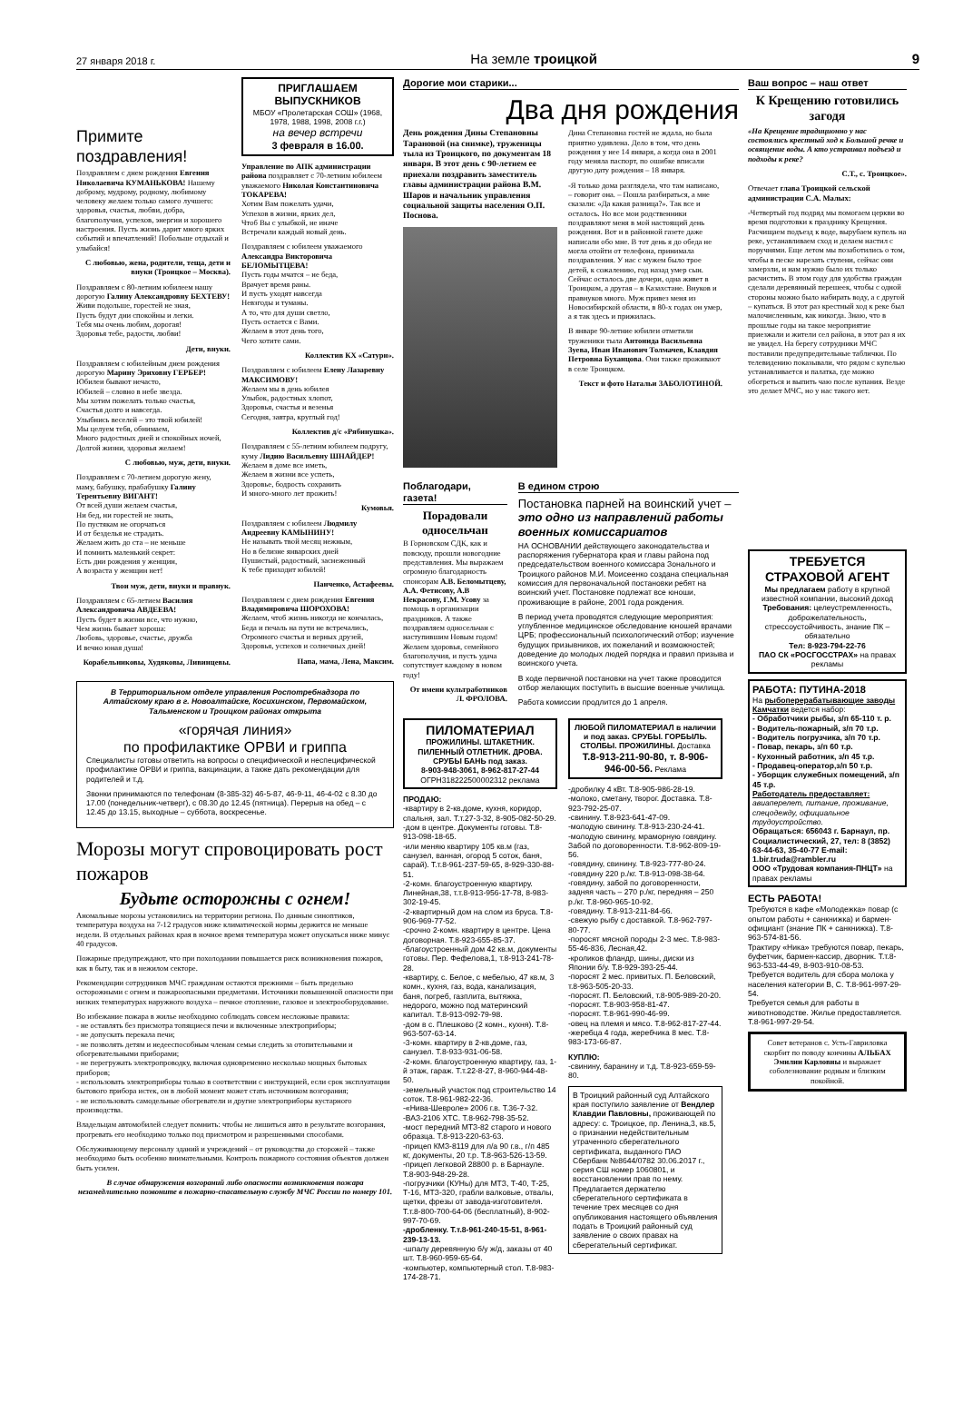27 января 2018 г. На земле троицкой 9
Примите поздравления!
Поздравляем с днем рождения Евгения Николаевича КУМАНЬКОВА! Нашему доброму, мудрому, родному, любимому человеку желаем только самого лучшего: здоровья, счастья, любви, добра, благополучия, успехов, энергии и хорошего настроения. Пусть жизнь дарит много ярких событий и впечатлений! Побольше отдыхай и улыбайся!
С любовью, жена, родители, теща, дети и внуки (Троицкое – Москва).
Поздравляем с 80-летним юбилеем нашу дорогую Галину Александровну БЕХТЕВУ!
Живи подольше, горестей не зная,
Пусть будут дни спокойны и легки.
Тебя мы очень любим, дорогая!
Здоровья тебе, радости, любви!
Дети, внуки.
Поздравляем с юбилейным днем рождения дорогую Марину Эриховну ГЕРБЕР!
Юбилеи бывают нечасто,
Юбилей – словно в небе звезда.
Мы хотим пожелать только счастья,
Счастья долго и навсегда.
Улыбнись веселей – это твой юбилей!
Мы целуем тебя, обнимаем,
Много радостных дней и спокойных ночей,
Долгой жизни, здоровья желаем!
С любовью, муж, дети, внуки.
Поздравляем с 70-летием дорогую жену, маму, бабушку, прабабушку Галину Терентьевну ВИГАНТ!
От всей души желаем счастья,
Ни бед, ни горестей не знать,
По пустякам не огорчаться
И от безделья не страдать.
Желаем жить до ста – не меньше
И помнить маленький секрет:
Есть дни рождения у женщин,
А возраста у женщин нет!
Твои муж, дети, внуки и правнук.
Поздравляем с 65-летием Василия Александровича АВДЕЕВА!
Пусть будет в жизни все, что нужно,
Чем жизнь бывает хороша:
Любовь, здоровье, счастье, дружба
И вечно юная душа!
Корабельниковы, Худяковы, Ливинцевы.
ПРИГЛАШАЕМ ВЫПУСКНИКОВ
МБОУ «Пролетарская СОШ» (1968, 1978, 1988, 1998, 2008 г.г.)
на вечер встречи
3 февраля в 16.00.
Управление по АПК администрации района поздравляет с 70-летним юбилеем уважаемого Николая Константиновича ТОКАРЕВА!
Хотим Вам пожелать удачи,
Успехов в жизни, ярких дел,
Чтоб Вы с улыбкой, не иначе
Встречали каждый новый день.
Поздравляем с юбилеем уважаемого Александра Викторовича БЕЛОМЫТЦЕВА!
Пусть годы мчатся – не беда,
Врачует время раны.
И пусть уходят навсегда
Невзгоды и туманы.
А то, что для души светло,
Пусть остается с Вами.
Желаем в этот день того,
Чего хотите сами.
Коллектив КХ «Сатурн».
Поздравляем с юбилеем Елену Лазаревну МАКСИМОВУ!
Желаем мы в день юбилея
Улыбок, радостных хлопот,
Здоровья, счастья и везенья
Сегодня, завтра, круглый год!
Коллектив д/с «Рябинушка».
Поздравляем с 55-летним юбилеем подругу, куму Лидию Васильевну ШНАЙДЕР!
Желаем в доме все иметь,
Желаем в жизни все успеть,
Здоровье, бодрость сохранить
И много-много лет прожить!
Кумовья.
Поздравляем с юбилеем Людмилу Андреевну КАМЫНИНУ!
Не называть твой месяц нежным,
Но в белизне январских дней
Пушистый, радостный, заснеженный
К тебе приходит юбилей!
Панченко, Астафеевы.
Поздравляем с днем рождения Евгения Владимировича ШОРОХОВА!
Желаем, чтоб жизнь никогда не кончалась,
Беда и печаль на пути не встречались,
Огромного счастья и верных друзей,
Здоровья, успехов и солнечных дней!
Папа, мама, Лена, Максим.
В Территориальном отделе управления Роспотребнадзора по Алтайскому краю в г. Новоалтайске, Косихинском, Первомайском, Тальменском и Троицком районах открыта
«горячая линия»
по профилактике ОРВИ и гриппа
Специалисты готовы ответить на вопросы о специфической и неспецифической профилактике ОРВИ и гриппа, вакцинации, а также дать рекомендации для родителей и т.д.
Звонки принимаются по телефонам (8-385-32) 46-5-87, 46-9-11, 46-4-02 с 8.30 до 17.00 (понедельник-четверг), с 08.30 до 12.45 (пятница). Перерыв на обед – с 12.45 до 13.15, выходные – суббота, воскресенье.
Морозы могут спровоцировать рост пожаров
Будьте осторожны с огнем!
Аномальные морозы установились на территории региона. По данным синоптиков, температура воздуха на 7-12 градусов ниже климатической нормы держится не меньше недели. В отдельных районах края в ночное время температура может опускаться ниже минус 40 градусов.
Пожарные предупреждают, что при похолодании повышается риск возникновения пожаров, как в быту, так и в нежилом секторе.
Рекомендации сотрудников МЧС гражданам остаются прежними – быть предельно осторожными с огнем и пожароопасными предметами. Источники повышенной опасности при низких температурах наружного воздуха – печное отопление, газовое и электрооборудование.
Во избежание пожара в жилье необходимо соблюдать совсем несложные правила:
- не оставлять без присмотра топящиеся печи и включенные электроприборы;
- не допускать перекала печи;
- не позволять детям и недееспособным членам семьи следить за отопительными и обогревательными приборами;
- не перегружать электропроводку, включая одновременно несколько мощных бытовых приборов;
- использовать электроприборы только в соответствии с инструкцией, если срок эксплуатации бытового прибора истек, он в любой момент может стать источником возгорания;
- не использовать самодельные обогреватели и другие электроприборы кустарного производства.
Владельцам автомобилей следует помнить: чтобы не лишиться авто в результате возгорания, прогревать его необходимо только под присмотром и разрешенными способами.
Обслуживающему персоналу зданий и учреждений – от руководства до сторожей – также необходимо быть особенно внимательными. Контроль пожарного состояния объектов должен быть усилен.
В случае обнаружения возгораний либо опасности возникновения пожара незамедлительно позвоните в пожарно-спасательную службу МЧС России по номеру 101.
Дорогие мои старики...
Два дня рождения
День рождения Дины Степановны Тарановой (на снимке), труженицы тыла из Троицкого, по документам 18 января. В этот день с 90-летием ее приехали поздравить заместитель главы администрации района В.М. Шаров и начальник управления социальной защиты населения О.П. Поснова.
Дина Степановна гостей не ждала, но была приятно удивлена. Дело в том, что день рождения у нее 14 января, а когда она в 2001 году меняла паспорт, по ошибке вписали другую дату рождения – 18 января.
-Я только дома разглядела, что там написано, – говорит она. – Пошла разбираться, а мне сказали: «Да какая разница?». Так все и осталось. Но все мои родственники поздравляют меня в мой настоящий день рождения. Вот и в районной газете даже написали обо мне. В тот день я до обеда не могла отойти от телефона, принимала поздравления. У нас с мужем было трое детей, к сожалению, год назад умер сын. Сейчас осталось две дочери, одна живет в Троицком, а другая – в Казахстане. Внуков и правнуков много. Муж привез меня из Новосибирской области, в 80-х годах он умер, а я так здесь и прижилась.
В январе 90-летние юбилеи отметили труженики тыла Антонида Васильевна Зуева, Иван Иванович Толмачев, Клавдия Петровна Буханцова. Они также проживают в селе Троицком.
Текст и фото Натальи ЗАБОЛОТИНОЙ.
Поблагодари, газета!
Порадовали односельчан
В Горновском СДК, как и повсюду, прошли новогодние представления. Мы выражаем огромную благодарность спонсорам А.В. Беломытцеву, А.А. Фетисову, А.В Некрасову, Г.М. Усову за помощь в организации праздников. А также поздравляем односельчан с наступившим Новым годом! Желаем здоровья, семейного благополучия, и пусть удача сопутствует каждому в новом году!
От имени культработников Л. ФРОЛОВА.
В едином строю
Постановка парней на воинский учет – это одно из направлений работы военных комиссариатов
НА ОСНОВАНИИ действующего законодательства и распоряжения губернатора края и главы района под председательством военного комиссара Зонального и Троицкого районов М.И. Моисеенко создана специальная комиссия для первоначальной постановки ребят на воинский учет. Постановке подлежат все юноши, проживающие в районе, 2001 года рождения.
В период учета проводятся следующие мероприятия: углубленное медицинское обследование юношей врачами ЦРБ; профессиональный психологический отбор; изучение будущих призывников, их пожеланий и возможностей; доведение до молодых людей порядка и правил призыва и воинского учета.
В ходе первичной постановки на учет также проводится отбор желающих поступить в высшие военные училища.
Работа комиссии продлится до 1 апреля.
ПИЛОМАТЕРИАЛ
ПРОЖИЛИНЫ. ШТАКЕТНИК. ПИЛЕННЫЙ ОТЛЕТНИК. ДРОВА. СРУБЫ БАНЬ под заказ.
8-903-948-3061, 8-962-817-27-44
ОГРН318222500002312 реклама
ПРОДАЮ:
-квартиру в 2-кв.доме, кухня, коридор, спальня, зал. Т.т.27-3-32, 8-905-082-50-29.
-дом в центре. Документы готовы. Т.8-913-098-18-65.
-или меняю квартиру 105 кв.м (газ, санузел, ванная, огород 5 соток, баня, сарай). Т.т.8-961-237-59-65, 8-929-330-88-51.
-2-комн. благоустроенную квартиру. Линейная,38, т.т.8-913-956-17-78, 8-983-302-19-45.
-2-квартирный дом на слом из бруса. Т.8-906-969-77-52.
-срочно 2-комн. квартиру в центре. Цена договорная. Т.8-923-655-85-37.
-благоустроенный дом 42 кв.м, документы готовы. Пер. Фефелова,1, т.8-913-241-78-28.
-квартиру, с. Белое, с мебелью, 47 кв.м, 3 комн., кухня, газ, вода, канализация, баня, погреб, газплита, вытяжка, недорого, можно под материнский капитал. Т.8-913-092-79-98.
-дом в с. Плешково (2 комн., кухня). Т.8-963-507-63-14.
-3-комн. квартиру в 2-кв.доме, газ, санузел. Т.8-933-931-06-58.
-2-комн. благоустроенную квартиру, газ, 1-й этаж, гараж. Т.т.22-8-27, 8-960-944-48-50.
-земельный участок под строительство 14 соток. Т.8-961-982-22-36.
-«Нива-Шевроле» 2006 г.в. Т.36-7-32.
-ВАЗ-2106 ХТС. Т.8-962-798-35-52.
-мост передний МТЗ-82 старого и нового образца. Т.8-913-220-63-63.
-прицеп КМЗ-8119 для л/а 90 г.в., г/п 485 кг, документы, 20 т.р. Т.8-963-526-13-59.
-прицеп легковой 28800 р. в Барнауле. Т.8-903-948-29-28.
-погрузчики (КУНы) для МТЗ, Т-40, Т-25, Т-16, МТЗ-320, грабли валковые, отвалы, щетки, фрезы от завода-изготовителя. Т.т.8-800-700-64-06 (бесплатный), 8-902-997-70-69.
-дробленку. Т.т.8-961-240-15-51, 8-961-239-13-13.
-шпалу деревянную б/у ж/д, заказы от 40 шт. Т.8-960-959-65-64.
-компьютер, компьютерный стол. Т.8-983-174-28-71.
ЛЮБОЙ ПИЛОМАТЕРИАЛ в наличии и под заказ. СРУБЫ. ГОРБЫЛЬ. СТОЛБЫ. ПРОЖИЛИНЫ. Доставка
Т.8-913-211-90-80, т. 8-906-946-00-56. Реклама
-дробилку 4 кВт. Т.8-905-986-28-19.
-молоко, сметану, творог. Доставка. Т.8-923-792-25-07.
-свинину. Т.8-923-641-47-09.
-молодую свинину. Т.8-913-230-24-41.
-молодую свинину, мраморную говядину. Забой по договоренности. Т.8-962-809-19-56.
-говядину, свинину. Т.8-923-777-80-24.
-говядину 220 р./кг. Т.8-913-098-38-64.
-говядину, забой по договоренности, задняя часть – 270 р./кг, передняя – 250 р./кг. Т.8-960-965-10-92.
-говядину. Т.8-913-211-84-66.
-свежую рыбу с доставкой. Т.8-962-797-80-77.
-поросят мясной породы 2-3 мес. Т.8-983-55-46-836, Лесная,42.
-кроликов фландр, шины, диски из Японии б/у. Т.8-929-393-25-44.
-поросят 2 мес. привитых. П. Беловский, т.8-963-505-20-33.
-поросят. П. Беловский, т.8-905-989-20-20.
-поросят. Т.8-903-958-81-47.
-поросят. Т.8-961-990-46-99.
-овец на племя и мясо. Т.8-962-817-27-44.
-жеребца 4 года, жеребчика 8 мес. Т.8-983-173-66-87.
КУПЛЮ:
-свинину, баранину и т.д. Т.8-923-659-59-80.
В Троицкий районный суд Алтайского края поступило заявление от Вендлер Клавдии Павловны, проживающей по адресу: с. Троицкое, пр. Ленина,3, кв.5, о признании недействительным утраченного сберегательного сертификата, выданного ПАО Сбербанк №8644/0782 30.06.2017 г., серия СШ номер 1060801, и восстановлении прав по нему. Предлагается держателю сберегательного сертификата в течение трех месяцев со дня опубликования настоящего объявления подать в Троицкий районный суд заявление о своих правах на сберегательный сертификат.
Ваш вопрос – наш ответ
К Крещению готовились загодя
«На Крещение традиционно у нас состоялись крестный ход к Большой речке и освящение воды. А кто устраивал подъезд и подходы к реке?
С.Т., с. Троицкое».
Отвечает глава Троицкой сельской администрации С.А. Малых:
-Четвертый год подряд мы помогаем церкви во время подготовки к празднику Крещения. Расчищаем подъезд к воде, вырубаем купель на реке, устанавливаем сход и делаем настил с поручнями. Еще летом мы позаботились о том, чтобы в песке нарезать ступени, сейчас они замерзли, и нам нужно было их только расчистить. В этом году для удобства граждан сделали деревянный перешеек, чтобы с одной стороны можно было набирать воду, а с другой – купаться. В этот раз крестный ход к реке был малочисленным, как никогда. Знаю, что в прошлые годы на такое мероприятие приезжали и жители сел района, в этот раз я их не увидел. На берегу сотрудники МЧС поставили предупредительные таблички. По телевидению показывали, что рядом с купелью устанавливается и палатка, где можно обогреться и выпить чаю после купания. Везде это делает МЧС, но у нас такого нет.
ТРЕБУЕТСЯ СТРАХОВОЙ АГЕНТ
Мы предлагаем работу в крупной известной компании, высокий доход
Требования: целеустремленность, доброжелательность, стрессоустойчивость, знание ПК – обязательно
Тел: 8-923-794-22-76
ПАО СК «РОСГОССТРАХ» на правах рекламы
РАБОТА: ПУТИНА-2018
На рыбоперерабатывающие заводы Камчатки ведется набор:
- Обработчики рыбы, з/п 65-110 т. р.
- Водитель-пожарный, з/п 70 т.р.
- Водитель погрузчика, з/п 70 т.р.
- Повар, пекарь, з/п 60 т.р.
- Кухонный работник, з/п 45 т.р.
- Продавец-оператор,з/п 50 т.р.
- Уборщик служебных помещений, з/п 45 т.р.
Работодатель предоставляет:
авиаперелет, питание, проживание, спецодежду, официальное трудоустройство.
Обращаться: 656043 г. Барнаул, пр. Социалистический, 27, тел: 8 (3852) 63-44-63, 35-40-77 E-mail: 1.bir.truda@rambler.ru
ООО «Трудовая компания-ПНЦТ» на правах рекламы
ЕСТЬ РАБОТА!
Требуются в кафе «Молодежка» повар (с опытом работы + санкнижка) и бармен-официант (знание ПК + санкнижка). Т.8-963-574-81-56.
Трактиру «Ника» требуются повар, пекарь, буфетчик, бармен-кассир, дворник. Т.т.8-963-533-44-49, 8-903-910-08-53.
Требуется водитель для сбора молока у населения категории В, С. Т.8-961-997-29-54.
Требуется семья для работы в животноводстве. Жилье предоставляется. Т.8-961-997-29-54.
Совет ветеранов с. Усть-Гавриловка скорбит по поводу кончины АЛЬБАХ Эмилии Карловны и выражает соболезнование родным и близким покойной.